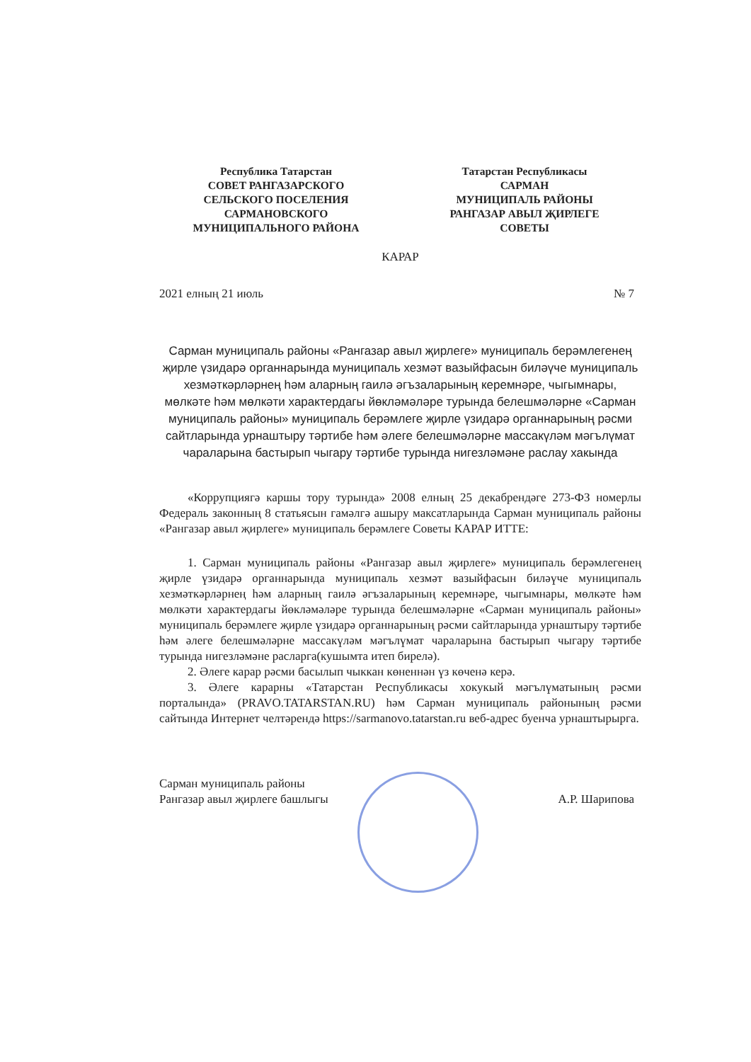Республика Татарстан
СОВЕТ РАНГАЗАРСКОГО
СЕЛЬСКОГО ПОСЕЛЕНИЯ
САРМАНОВСКОГО
МУНИЦИПАЛЬНОГО РАЙОНА
Татарстан Республикасы
САРМАН
МУНИЦИПАЛЬ РАЙОНЫ
РАНГАЗАР АВЫЛ ҖИРЛЕГЕ
СОВЕТЫ
КАРАР
2021 елның 21 июль № 7
Сарман муниципаль районы «Рангазар авыл җирлеге» муниципаль берәмлегенең җирле үзидарә органнарында муниципаль хезмәт вазыйфасын биләүче муниципаль хезмәткәрләрнең һәм аларның гаилә әгъзаларының керемнәре, чыгымнары, мөлкәте һәм мөлкәти характердагы йөкләмәләре турында белешмәләрне «Сарман муниципаль районы» муниципаль берәмлеге җирле үзидарә органнарының рәсми сайтларында урнаштыру тәртибе һәм әлеге белешмәләрне массакүләм мәгълүмат чараларына бастырып чыгару тәртибе турында нигезләмәне раслау хакында
«Коррупциягә каршы тору турында» 2008 елның 25 декабрендәге 273-ФЗ номерлы Федераль законның 8 статьясын гамәлгә ашыру максатларында Сарман муниципаль районы «Рангазар авыл җирлеге» муниципаль берәмлеге Советы КАРАР ИТТЕ:
1. Сарман муниципаль районы «Рангазар авыл җирлеге» муниципаль берәмлегенең җирле үзидарә органнарында муниципаль хезмәт вазыйфасын биләүче муниципаль хезмәткәрләрнең һәм аларның гаилә әгъзаларының керемнәре, чыгымнары, мөлкәте һәм мөлкәти характердагы йөкләмәләре турында белешмәләрне «Сарман муниципаль районы» муниципаль берәмлеге җирле үзидарә органнарының рәсми сайтларында урнаштыру тәртибе һәм әлеге белешмәләрне массакүләм мәгълүмат чараларына бастырып чыгару тәртибе турында нигезләмәне расларга(кушымта итеп бирелә).
2. Әлеге карар рәсми басылып чыккан көненнән үз көченә керә.
3. Әлеге карарны «Татарстан Республикасы хокукый мәгълүматының рәсми порталында» (PRAVO.TATARSTAN.RU) һәм Сарман муниципаль районының рәсми сайтында Интернет челтәрендә https://sarmanovo.tatarstan.ru веб-адрес буенча урнаштырырга.
Сарман муниципаль районы
Рангазар авыл җирлеге башлыгы
А.Р. Шарипова